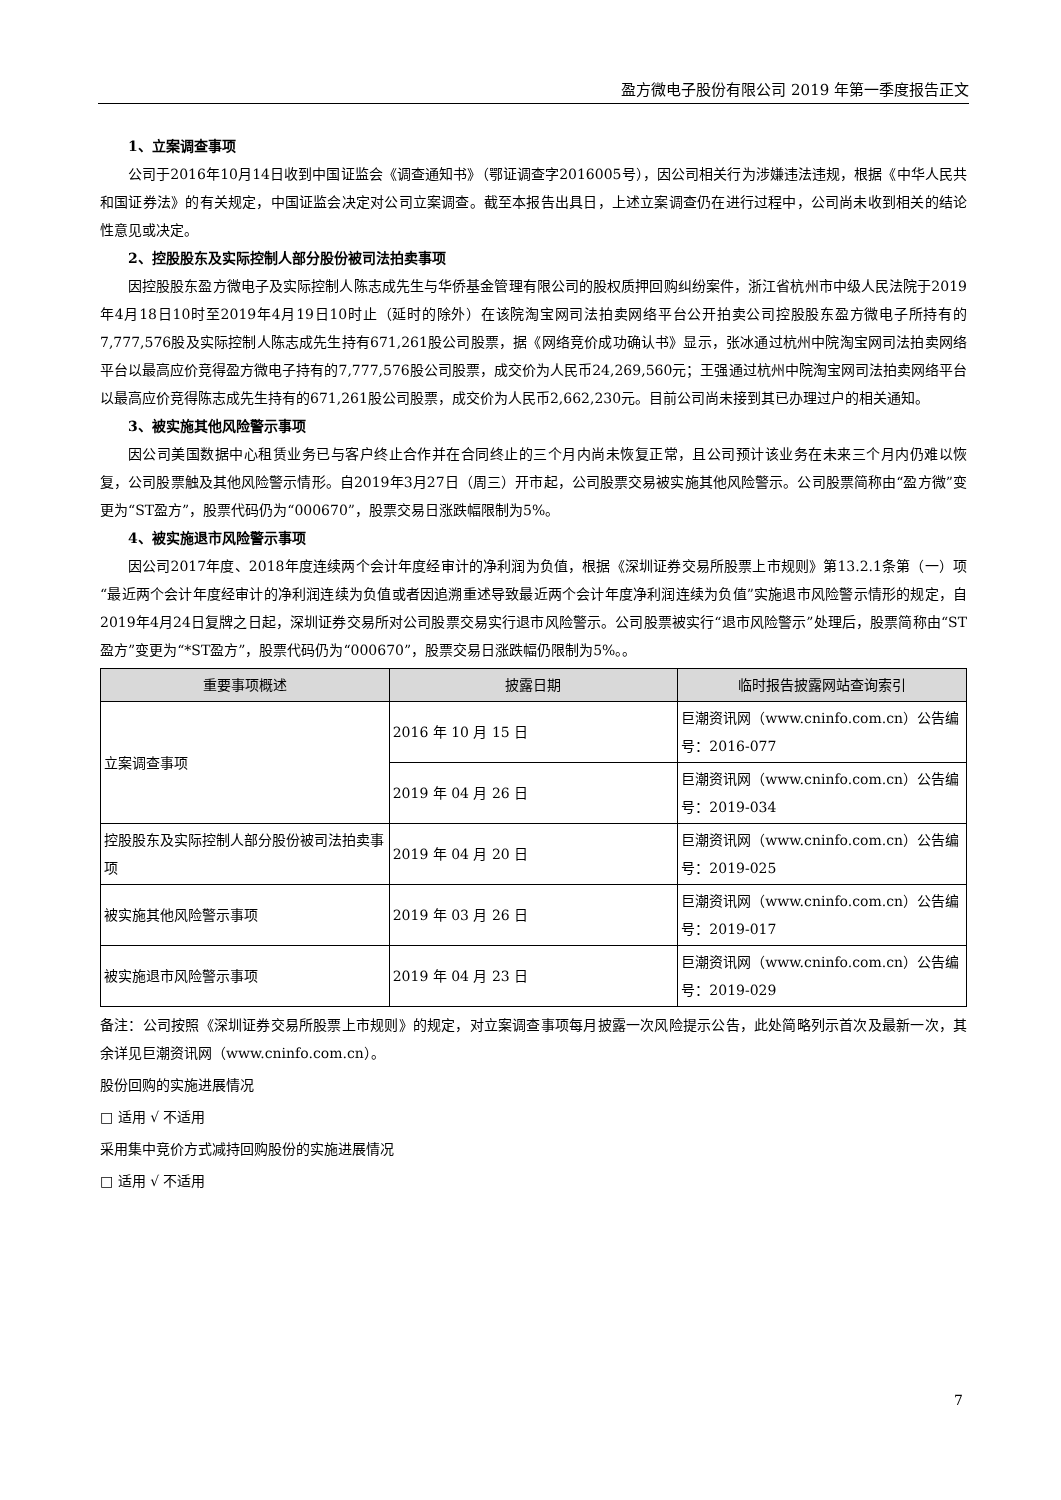盈方微电子股份有限公司 2019 年第一季度报告正文
1、立案调查事项
公司于2016年10月14日收到中国证监会《调查通知书》（鄂证调查字2016005号），因公司相关行为涉嫌违法违规，根据《中华人民共和国证券法》的有关规定，中国证监会决定对公司立案调查。截至本报告出具日，上述立案调查仍在进行过程中，公司尚未收到相关的结论性意见或决定。
2、控股股东及实际控制人部分股份被司法拍卖事项
因控股股东盈方微电子及实际控制人陈志成先生与华侨基金管理有限公司的股权质押回购纠纷案件，浙江省杭州市中级人民法院于2019年4月18日10时至2019年4月19日10时止（延时的除外）在该院淘宝网司法拍卖网络平台公开拍卖公司控股股东盈方微电子所持有的7,777,576股及实际控制人陈志成先生持有671,261股公司股票，据《网络竞价成功确认书》显示，张冰通过杭州中院淘宝网司法拍卖网络平台以最高应价竞得盈方微电子持有的7,777,576股公司股票，成交价为人民币24,269,560元；王强通过杭州中院淘宝网司法拍卖网络平台以最高应价竞得陈志成先生持有的671,261股公司股票，成交价为人民币2,662,230元。目前公司尚未接到其已办理过户的相关通知。
3、被实施其他风险警示事项
因公司美国数据中心租赁业务已与客户终止合作并在合同终止的三个月内尚未恢复正常，且公司预计该业务在未来三个月内仍难以恢复，公司股票触及其他风险警示情形。自2019年3月27日（周三）开市起，公司股票交易被实施其他风险警示。公司股票简称由“盈方微”变更为“ST盈方”，股票代码仍为“000670”，股票交易日涨跌幅限制为5%。
4、被实施退市风险警示事项
因公司2017年度、2018年度连续两个会计年度经审计的净利润为负值，根据《深圳证券交易所股票上市规则》第13.2.1条第（一）项“最近两个会计年度经审计的净利润连续为负值或者因追溯重述导致最近两个会计年度净利润连续为负值”实施退市风险警示情形的规定，自2019年4月24日复牌之日起，深圳证券交易所对公司股票交易实行退市风险警示。公司股票被实行“退市风险警示”处理后，股票简称由“ST盈方”变更为“*ST盈方”，股票代码仍为“000670”，股票交易日涨跌幅仍限制为5%。。
| 重要事项概述 | 披露日期 | 临时报告披露网站查询索引 |
| --- | --- | --- |
| 立案调查事项 | 2016 年 10 月 15 日 | 巨潮资讯网（www.cninfo.com.cn）公告编号：2016-077 |
| | 2019 年 04 月 26 日 | 巨潮资讯网（www.cninfo.com.cn）公告编号：2019-034 |
| 控股股东及实际控制人部分股份被司法拍卖事项 | 2019 年 04 月 20 日 | 巨潮资讯网（www.cninfo.com.cn）公告编号：2019-025 |
| 被实施其他风险警示事项 | 2019 年 03 月 26 日 | 巨潮资讯网（www.cninfo.com.cn）公告编号：2019-017 |
| 被实施退市风险警示事项 | 2019 年 04 月 23 日 | 巨潮资讯网（www.cninfo.com.cn）公告编号：2019-029 |
备注：公司按照《深圳证券交易所股票上市规则》的规定，对立案调查事项每月披露一次风险提示公告，此处简略列示首次及最新一次，其余详见巨潮资讯网（www.cninfo.com.cn）。
股份回购的实施进展情况
□ 适用 √ 不适用
采用集中竞价方式减持回购股份的实施进展情况
□ 适用 √ 不适用
7